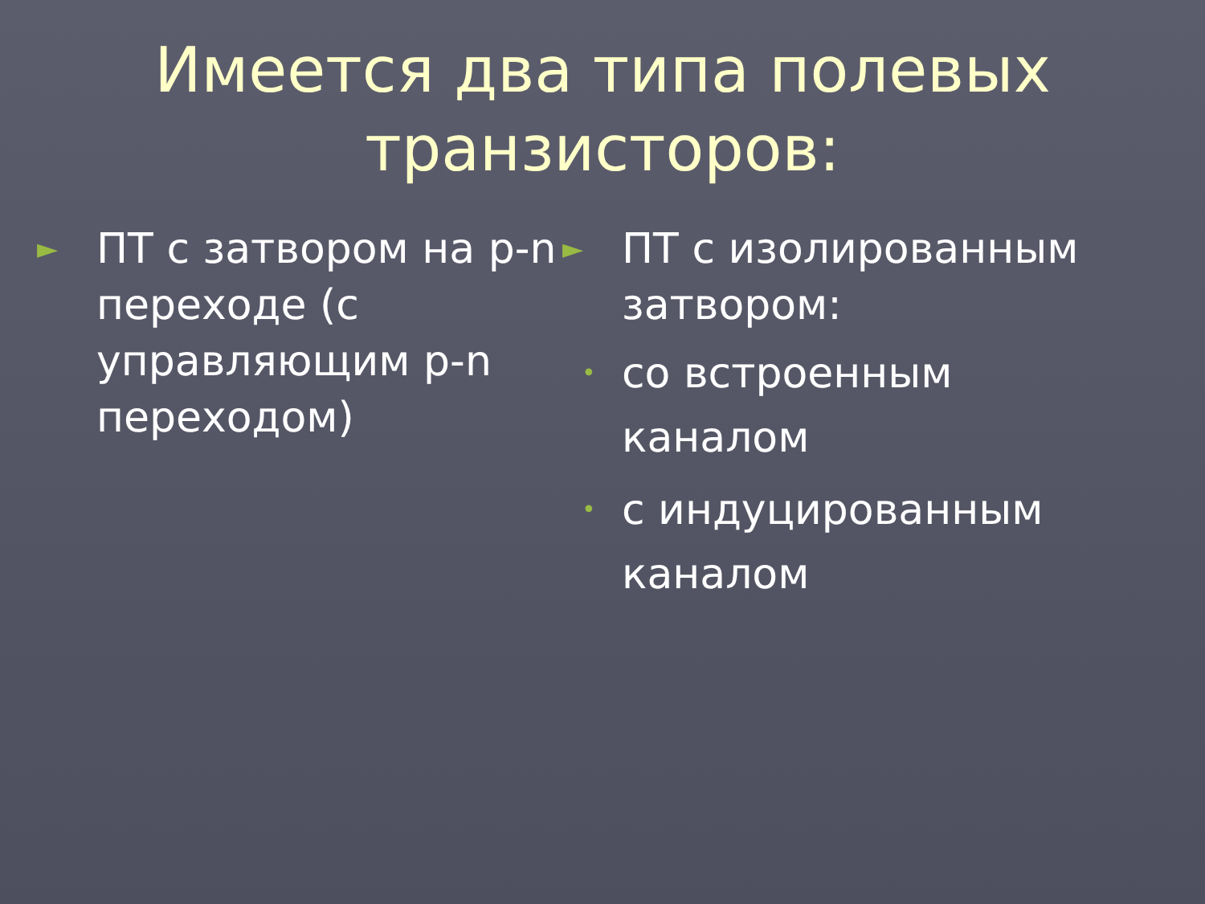Имеется два типа полевых
транзисторов:
► ПТ с затвором на p-n переходе (с управляющим p-n переходом)
► ПТ с изолированным затвором:
• со встроенным каналом
• с индуцированным каналом